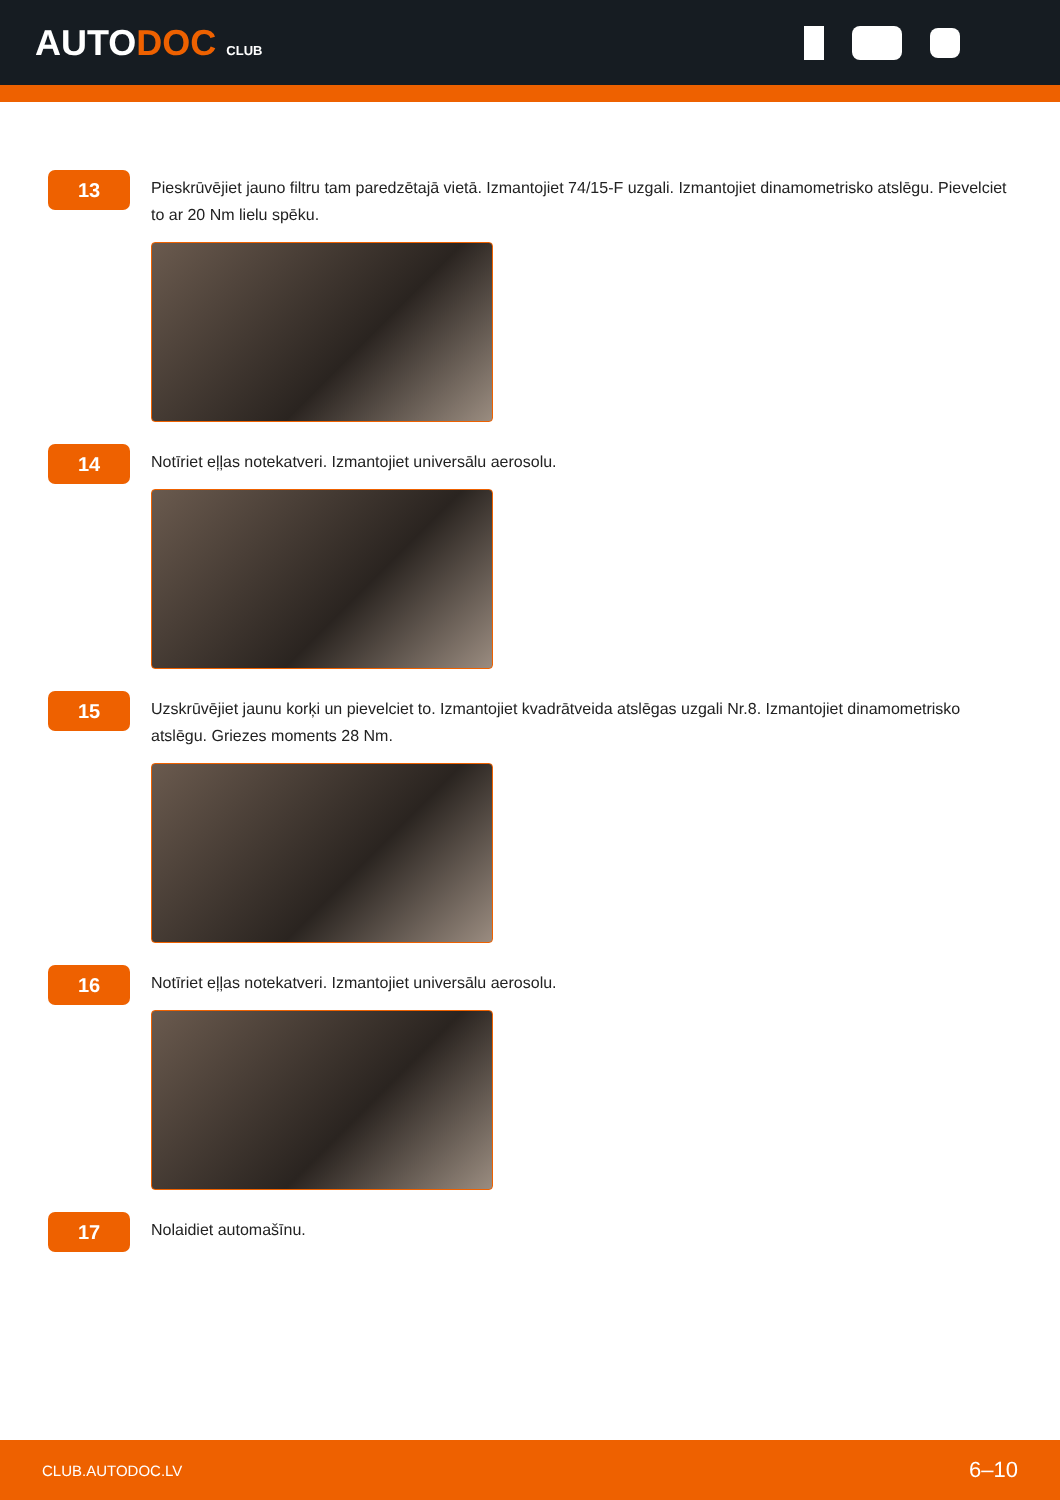AUTODOC CLUB
13
Pieskrūvējiet jauno filtru tam paredzētajā vietā. Izmantojiet 74/15-F uzgali. Izmantojiet dinamometrisko atslēgu. Pievelciet to ar 20 Nm lielu spēku.
14
Notīriet eļļas notekatveri. Izmantojiet universālu aerosolu.
15
Uzskrūvējiet jaunu korķi un pievelciet to. Izmantojiet kvadrātveida atslēgas uzgali Nr.8. Izmantojiet dinamometrisko atslēgu. Griezes moments 28 Nm.
16
Notīriet eļļas notekatveri. Izmantojiet universālu aerosolu.
17
Nolaidiet automašīnu.
CLUB.AUTODOC.LV 6–10